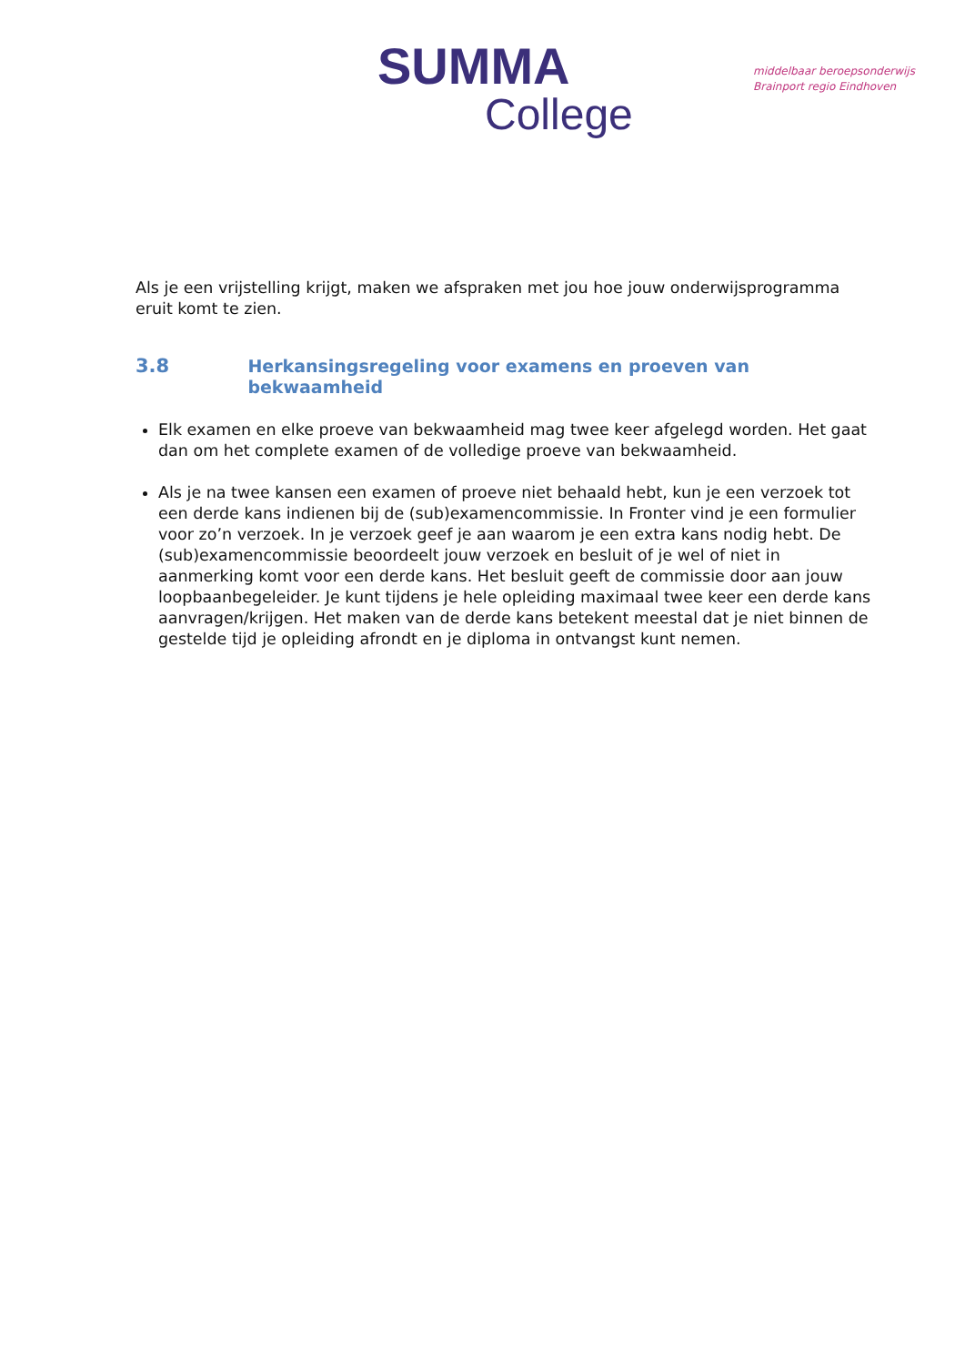SUMMA
College
middelbaar beroepsonderwijs
Brainport regio Eindhoven
Als je een vrijstelling krijgt, maken we afspraken met jou hoe jouw onderwijsprogramma eruit komt te zien.
3.8 Herkansingsregeling voor examens en proeven van bekwaamheid
Elk examen en elke proeve van bekwaamheid mag twee keer afgelegd worden. Het gaat dan om het complete examen of de volledige proeve van bekwaamheid.
Als je na twee kansen een examen of proeve niet behaald hebt, kun je een verzoek tot een derde kans indienen bij de (sub)examencommissie. In Fronter vind je een formulier voor zo’n verzoek. In je verzoek geef je aan waarom je een extra kans nodig hebt. De (sub)examencommissie beoordeelt jouw verzoek en besluit of je wel of niet in aanmerking komt voor een derde kans. Het besluit geeft de commissie door aan jouw loopbaanbegeleider. Je kunt tijdens je hele opleiding maximaal twee keer een derde kans aanvragen/krijgen. Het maken van de derde kans betekent meestal dat je niet binnen de gestelde tijd je opleiding afrondt en je diploma in ontvangst kunt nemen.